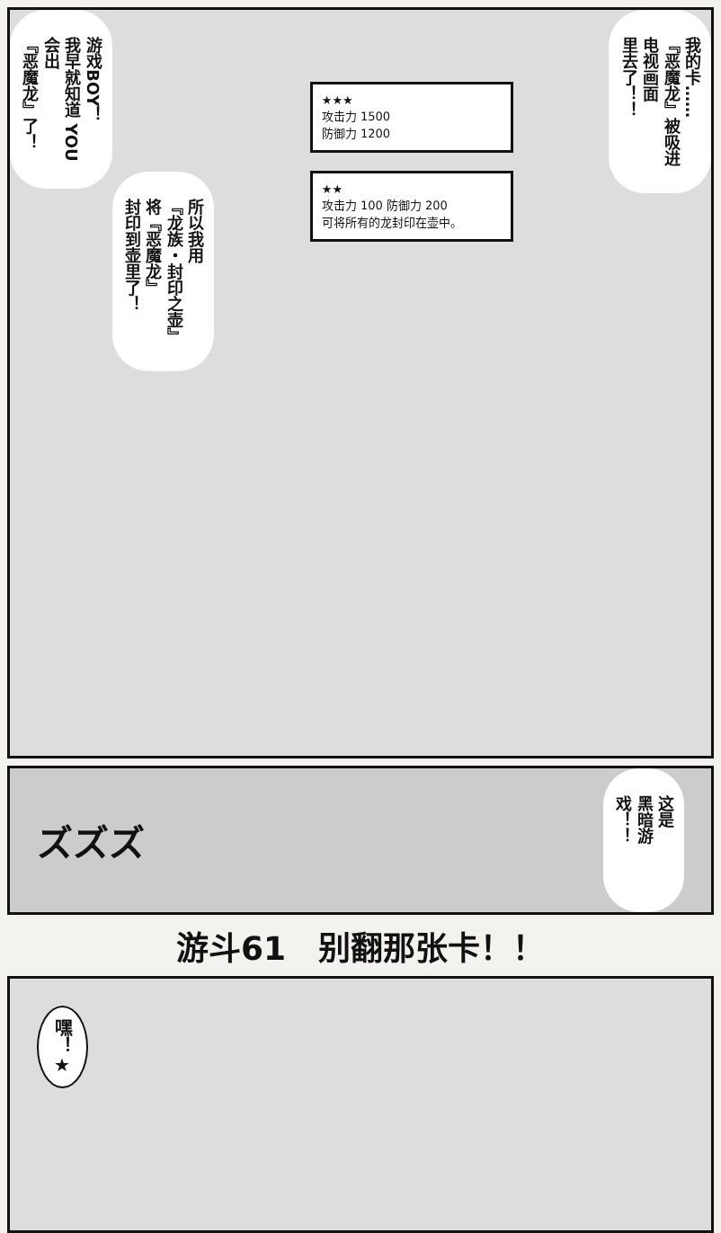游戏BOY！
我早就知道 YOU
会出
『恶魔龙』了！
所以我用
『龙族・封印之壶』
将『恶魔龙』
封印到壶里了！
★★★
攻击力 1500
防御力 1200
★★
攻击力 100 防御力 200
可将所有的龙封印在壶中。
我的卡……
『恶魔龙』被吸进
电视画面
里去了！！
ズズズ
这是
黑暗游戏！！
游斗61　别翻那张卡！！
嘿！★